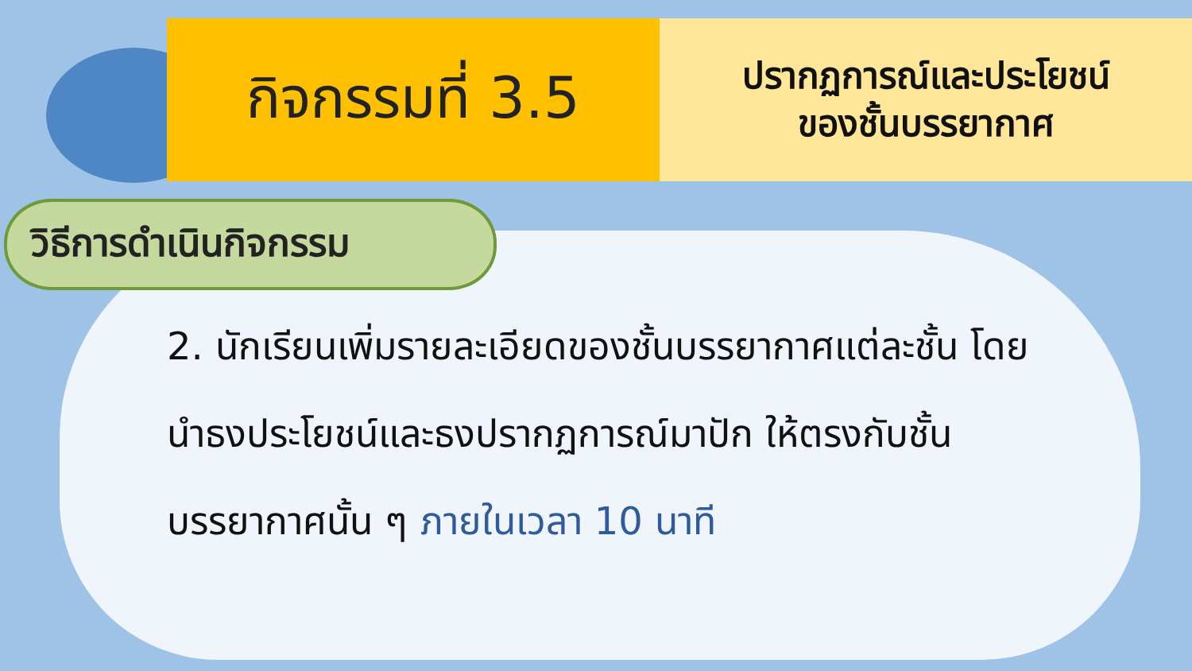กิจกรรมที่ 3.5
ปรากฏการณ์และประโยชน์
ของชั้นบรรยากาศ
วิธีการดำเนินกิจกรรม
2. นักเรียนเพิ่มรายละเอียดของชั้นบรรยากาศแต่ละชั้น โดยนำธงประโยชน์และธงปรากฏการณ์มาปัก ให้ตรงกับชั้นบรรยากาศนั้น ๆ ภายในเวลา 10 นาที